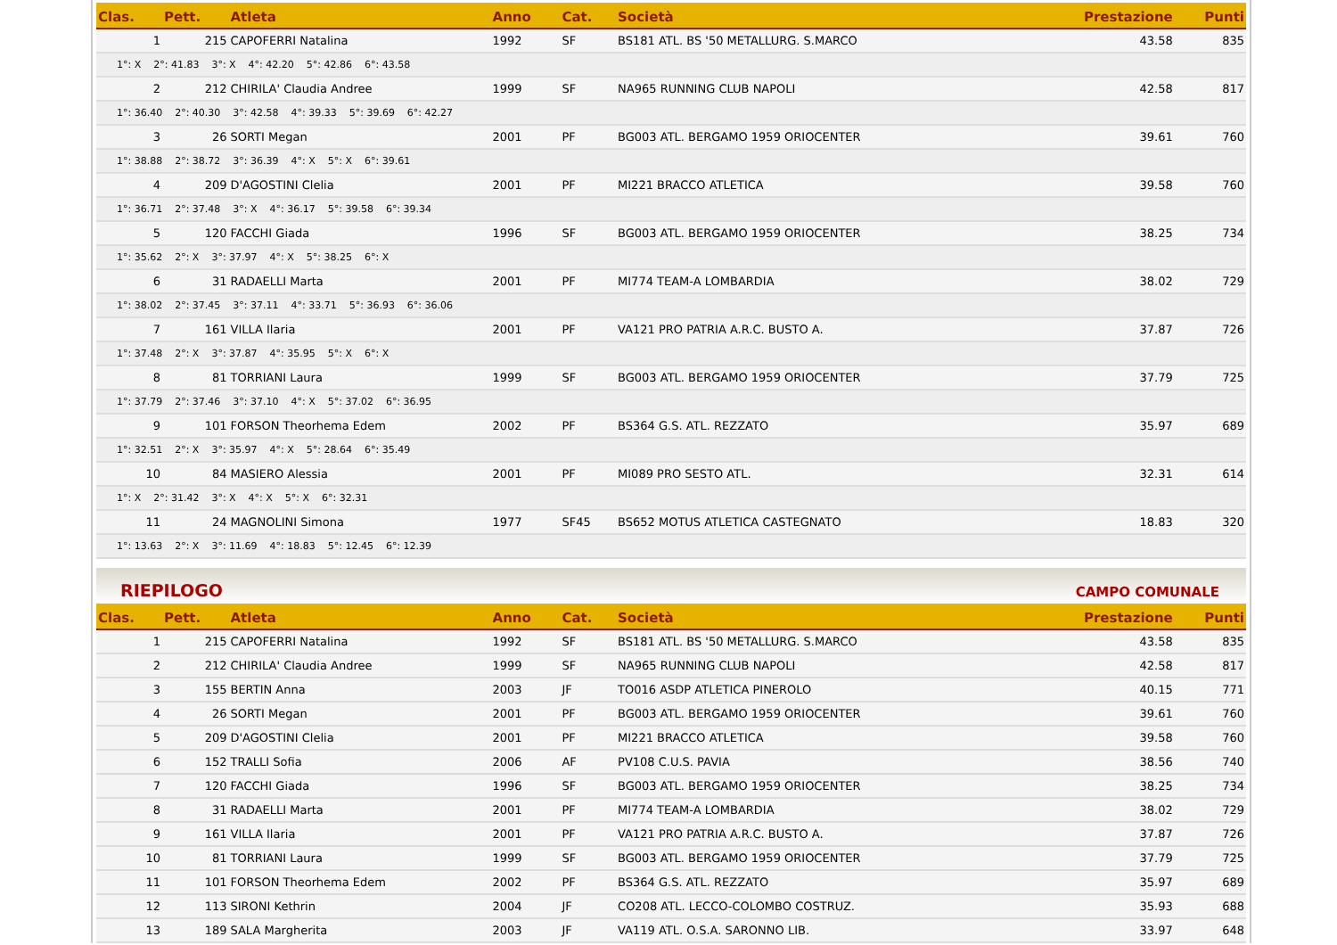| Clas. | Pett. | Atleta | Anno | Cat. | Società | Prestazione | Punti |
| --- | --- | --- | --- | --- | --- | --- | --- |
| 1 | 215 | CAPOFERRI Natalina | 1992 | SF | BS181 ATL. BS '50 METALLURG. S.MARCO | 43.58 | 835 |
| 1°: X 2°: 41.83 3°: X 4°: 42.20 5°: 42.86 6°: 43.58 | | | | | | | |
| 2 | 212 | CHIRILA' Claudia Andree | 1999 | SF | NA965 RUNNING CLUB NAPOLI | 42.58 | 817 |
| 1°: 36.40 2°: 40.30 3°: 42.58 4°: 39.33 5°: 39.69 6°: 42.27 | | | | | | | |
| 3 | 26 | SORTI Megan | 2001 | PF | BG003 ATL. BERGAMO 1959 ORIOCENTER | 39.61 | 760 |
| 1°: 38.88 2°: 38.72 3°: 36.39 4°: X 5°: X 6°: 39.61 | | | | | | | |
| 4 | 209 | D'AGOSTINI Clelia | 2001 | PF | MI221 BRACCO ATLETICA | 39.58 | 760 |
| 1°: 36.71 2°: 37.48 3°: X 4°: 36.17 5°: 39.58 6°: 39.34 | | | | | | | |
| 5 | 120 | FACCHI Giada | 1996 | SF | BG003 ATL. BERGAMO 1959 ORIOCENTER | 38.25 | 734 |
| 1°: 35.62 2°: X 3°: 37.97 4°: X 5°: 38.25 6°: X | | | | | | | |
| 6 | 31 | RADAELLI Marta | 2001 | PF | MI774 TEAM-A LOMBARDIA | 38.02 | 729 |
| 1°: 38.02 2°: 37.45 3°: 37.11 4°: 33.71 5°: 36.93 6°: 36.06 | | | | | | | |
| 7 | 161 | VILLA Ilaria | 2001 | PF | VA121 PRO PATRIA A.R.C. BUSTO A. | 37.87 | 726 |
| 1°: 37.48 2°: X 3°: 37.87 4°: 35.95 5°: X 6°: X | | | | | | | |
| 8 | 81 | TORRIANI Laura | 1999 | SF | BG003 ATL. BERGAMO 1959 ORIOCENTER | 37.79 | 725 |
| 1°: 37.79 2°: 37.46 3°: 37.10 4°: X 5°: 37.02 6°: 36.95 | | | | | | | |
| 9 | 101 | FORSON Theorhema Edem | 2002 | PF | BS364 G.S. ATL. REZZATO | 35.97 | 689 |
| 1°: 32.51 2°: X 3°: 35.97 4°: X 5°: 28.64 6°: 35.49 | | | | | | | |
| 10 | 84 | MASIERO Alessia | 2001 | PF | MI089 PRO SESTO ATL. | 32.31 | 614 |
| 1°: X 2°: 31.42 3°: X 4°: X 5°: X 6°: 32.31 | | | | | | | |
| 11 | 24 | MAGNOLINI Simona | 1977 | SF45 | BS652 MOTUS ATLETICA CASTEGNATO | 18.83 | 320 |
| 1°: 13.63 2°: X 3°: 11.69 4°: 18.83 5°: 12.45 6°: 12.39 | | | | | | | |
RIEPILOGO CAMPO COMUNALE
| Clas. | Pett. | Atleta | Anno | Cat. | Società | Prestazione | Punti |
| --- | --- | --- | --- | --- | --- | --- | --- |
| 1 | 215 | CAPOFERRI Natalina | 1992 | SF | BS181 ATL. BS '50 METALLURG. S.MARCO | 43.58 | 835 |
| 2 | 212 | CHIRILA' Claudia Andree | 1999 | SF | NA965 RUNNING CLUB NAPOLI | 42.58 | 817 |
| 3 | 155 | BERTIN Anna | 2003 | JF | TO016 ASDP ATLETICA PINEROLO | 40.15 | 771 |
| 4 | 26 | SORTI Megan | 2001 | PF | BG003 ATL. BERGAMO 1959 ORIOCENTER | 39.61 | 760 |
| 5 | 209 | D'AGOSTINI Clelia | 2001 | PF | MI221 BRACCO ATLETICA | 39.58 | 760 |
| 6 | 152 | TRALLI Sofia | 2006 | AF | PV108 C.U.S. PAVIA | 38.56 | 740 |
| 7 | 120 | FACCHI Giada | 1996 | SF | BG003 ATL. BERGAMO 1959 ORIOCENTER | 38.25 | 734 |
| 8 | 31 | RADAELLI Marta | 2001 | PF | MI774 TEAM-A LOMBARDIA | 38.02 | 729 |
| 9 | 161 | VILLA Ilaria | 2001 | PF | VA121 PRO PATRIA A.R.C. BUSTO A. | 37.87 | 726 |
| 10 | 81 | TORRIANI Laura | 1999 | SF | BG003 ATL. BERGAMO 1959 ORIOCENTER | 37.79 | 725 |
| 11 | 101 | FORSON Theorhema Edem | 2002 | PF | BS364 G.S. ATL. REZZATO | 35.97 | 689 |
| 12 | 113 | SIRONI Kethrin | 2004 | JF | CO208 ATL. LECCO-COLOMBO COSTRUZ. | 35.93 | 688 |
| 13 | 189 | SALA Margherita | 2003 | JF | VA119 ATL. O.S.A. SARONNO LIB. | 33.97 | 648 |